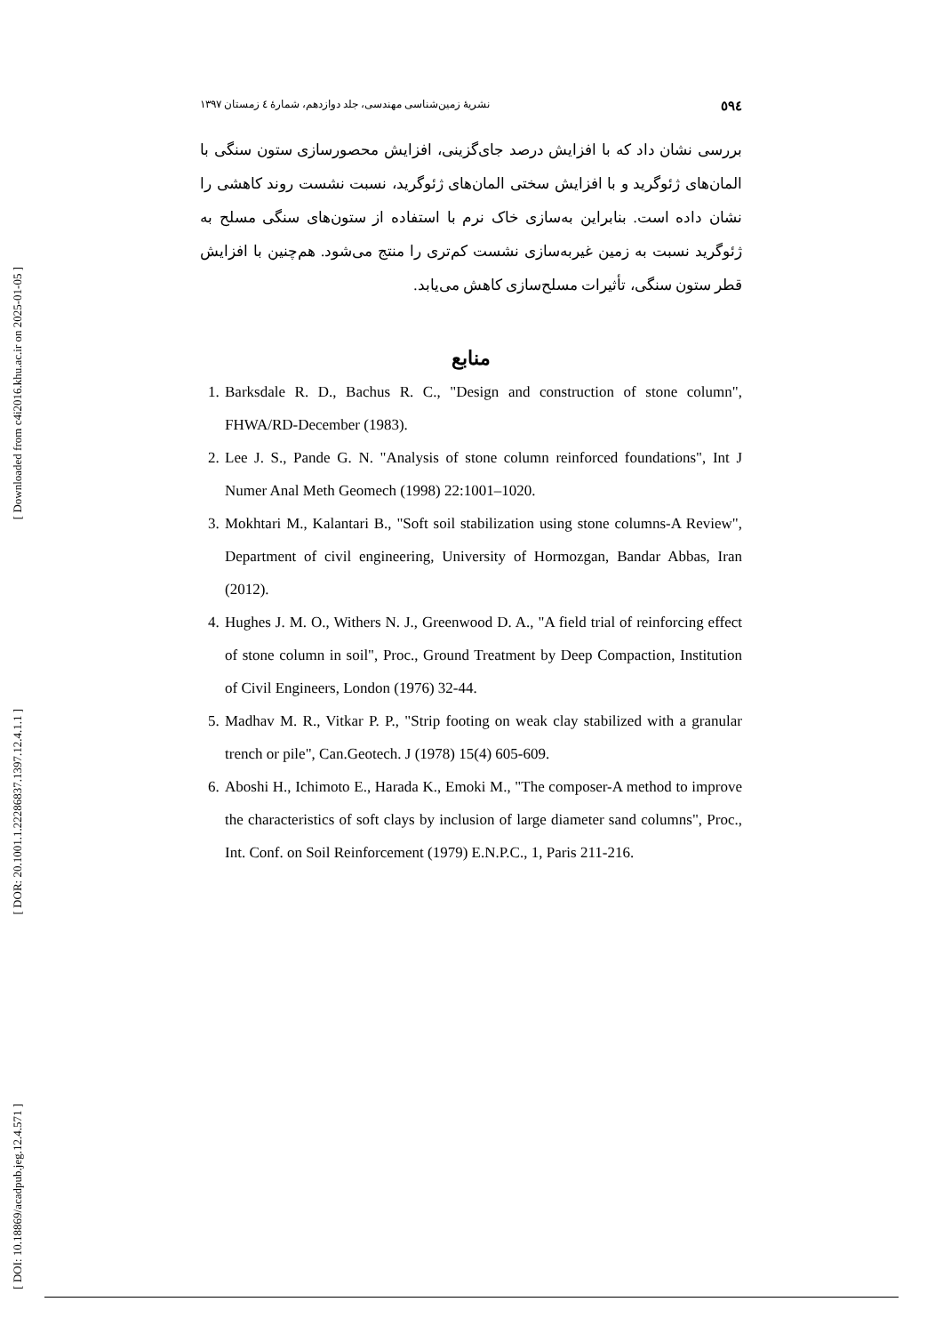[ Downloaded from c4i2016.khu.ac.ir on 2025-01-05 ]
[ DOR: 20.1001.1.22286837.1397.12.4.1.1 ]
[ DOI: 10.18869/acadpub.jeg.12.4.571 ]
٥٩٤ نشریهٔ زمین‌شناسی مهندسی، جلد دوازدهم، شمارهٔ ٤ زمستان ١٣٩٧
بررسی نشان داد که با افزایش درصد جای‌گزینی، افزایش محصورسازی ستون سنگی با المان‌های ژئوگرید و با افزایش سختی المان‌های ژئوگرید، نسبت نشست روند کاهشی را نشان داده است. بنابراین به‌سازی خاک نرم با استفاده از ستون‌های سنگی مسلح به ژئوگرید نسبت به زمین غیربه‌سازی نشست کم‌تری را منتج می‌شود. هم‌چنین با افزایش قطر ستون سنگی، تأثیرات مسلح‌سازی کاهش می‌یابد.
منابع
1. Barksdale R. D., Bachus R. C., "Design and construction of stone column", FHWA/RD-December (1983).
2. Lee J. S., Pande G. N. "Analysis of stone column reinforced foundations", Int J Numer Anal Meth Geomech (1998) 22:1001–1020.
3. Mokhtari M., Kalantari B., "Soft soil stabilization using stone columns-A Review", Department of civil engineering, University of Hormozgan, Bandar Abbas, Iran (2012).
4. Hughes J. M. O., Withers N. J., Greenwood D. A., "A field trial of reinforcing effect of stone column in soil", Proc., Ground Treatment by Deep Compaction, Institution of Civil Engineers, London (1976) 32-44.
5. Madhav M. R., Vitkar P. P., "Strip footing on weak clay stabilized with a granular trench or pile", Can.Geotech. J (1978) 15(4) 605-609.
6. Aboshi H., Ichimoto E., Harada K., Emoki M., "The composer-A method to improve the characteristics of soft clays by inclusion of large diameter sand columns", Proc., Int. Conf. on Soil Reinforcement (1979) E.N.P.C., 1, Paris 211-216.